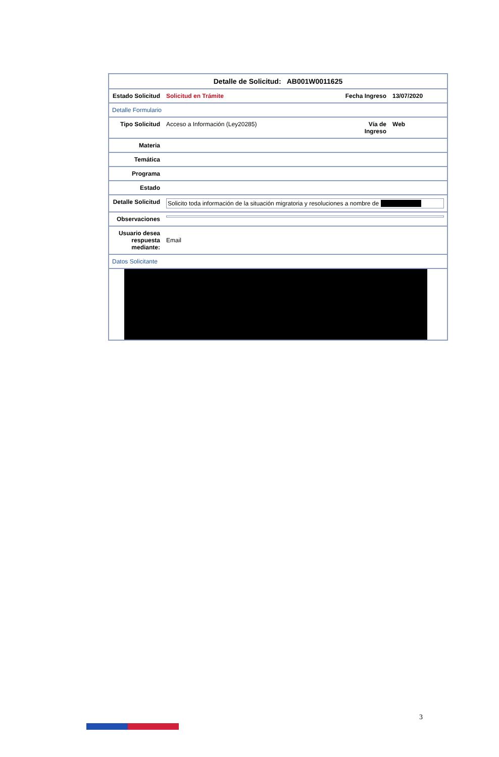| Detalle de Solicitud: AB001W0011625 | | | |
| Estado Solicitud | Solicitud en Trámite | Fecha Ingreso | 13/07/2020 |
| Detalle Formulario | | | |
| Tipo Solicitud | Acceso a Información (Ley20285) | Vía de Ingreso | Web |
| Materia | | | |
| Temática | | | |
| Programa | | | |
| Estado | | | |
| Detalle Solicitud | Solicito toda información de la situación migratoria y resoluciones a nombre de | | |
| Observaciones | | | |
| Usuario desea respuesta mediante: | Email | | |
| Datos Solicitante | | | |
3